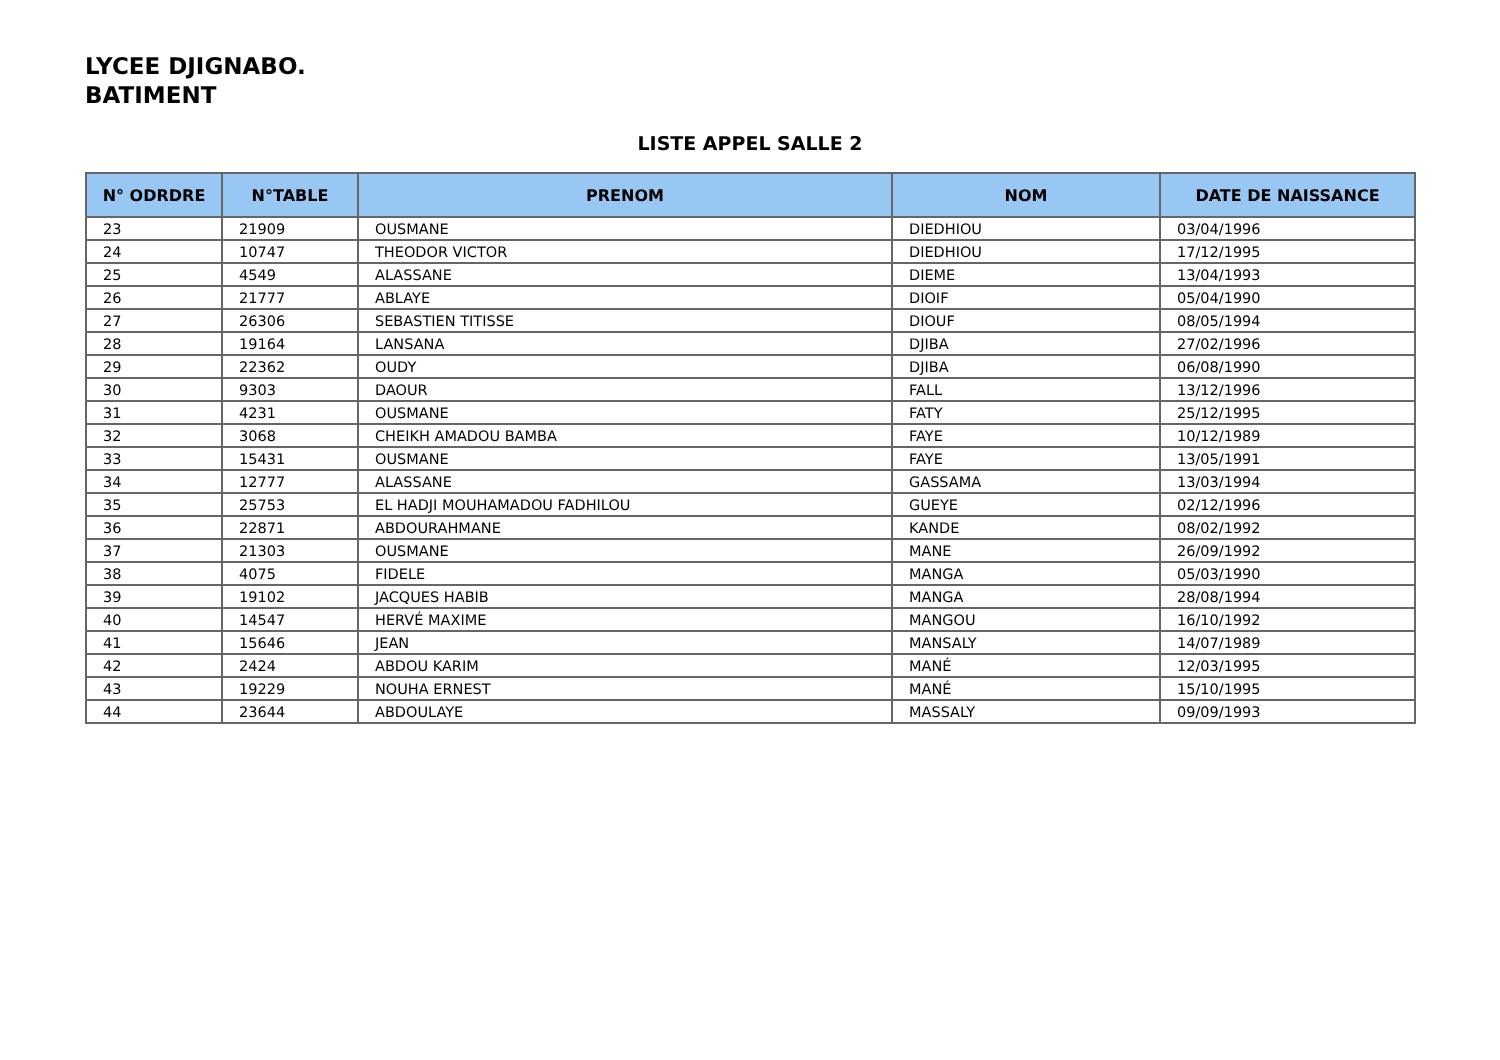LYCEE DJIGNABO.
BATIMENT
LISTE APPEL SALLE 2
| N° ODRDRE | N°TABLE | PRENOM | NOM | DATE DE NAISSANCE |
| --- | --- | --- | --- | --- |
| 23 | 21909 | OUSMANE | DIEDHIOU | 03/04/1996 |
| 24 | 10747 | THEODOR VICTOR | DIEDHIOU | 17/12/1995 |
| 25 | 4549 | ALASSANE | DIEME | 13/04/1993 |
| 26 | 21777 | ABLAYE | DIOIF | 05/04/1990 |
| 27 | 26306 | SEBASTIEN TITISSE | DIOUF | 08/05/1994 |
| 28 | 19164 | LANSANA | DJIBA | 27/02/1996 |
| 29 | 22362 | OUDY | DJIBA | 06/08/1990 |
| 30 | 9303 | DAOUR | FALL | 13/12/1996 |
| 31 | 4231 | OUSMANE | FATY | 25/12/1995 |
| 32 | 3068 | CHEIKH AMADOU BAMBA | FAYE | 10/12/1989 |
| 33 | 15431 | OUSMANE | FAYE | 13/05/1991 |
| 34 | 12777 | ALASSANE | GASSAMA | 13/03/1994 |
| 35 | 25753 | EL HADJI MOUHAMADOU FADHILOU | GUEYE | 02/12/1996 |
| 36 | 22871 | ABDOURAHMANE | KANDE | 08/02/1992 |
| 37 | 21303 | OUSMANE | MANE | 26/09/1992 |
| 38 | 4075 | FIDELE | MANGA | 05/03/1990 |
| 39 | 19102 | JACQUES HABIB | MANGA | 28/08/1994 |
| 40 | 14547 | HERVÉ MAXIME | MANGOU | 16/10/1992 |
| 41 | 15646 | JEAN | MANSALY | 14/07/1989 |
| 42 | 2424 | ABDOU KARIM | MANÉ | 12/03/1995 |
| 43 | 19229 | NOUHA ERNEST | MANÉ | 15/10/1995 |
| 44 | 23644 | ABDOULAYE | MASSALY | 09/09/1993 |